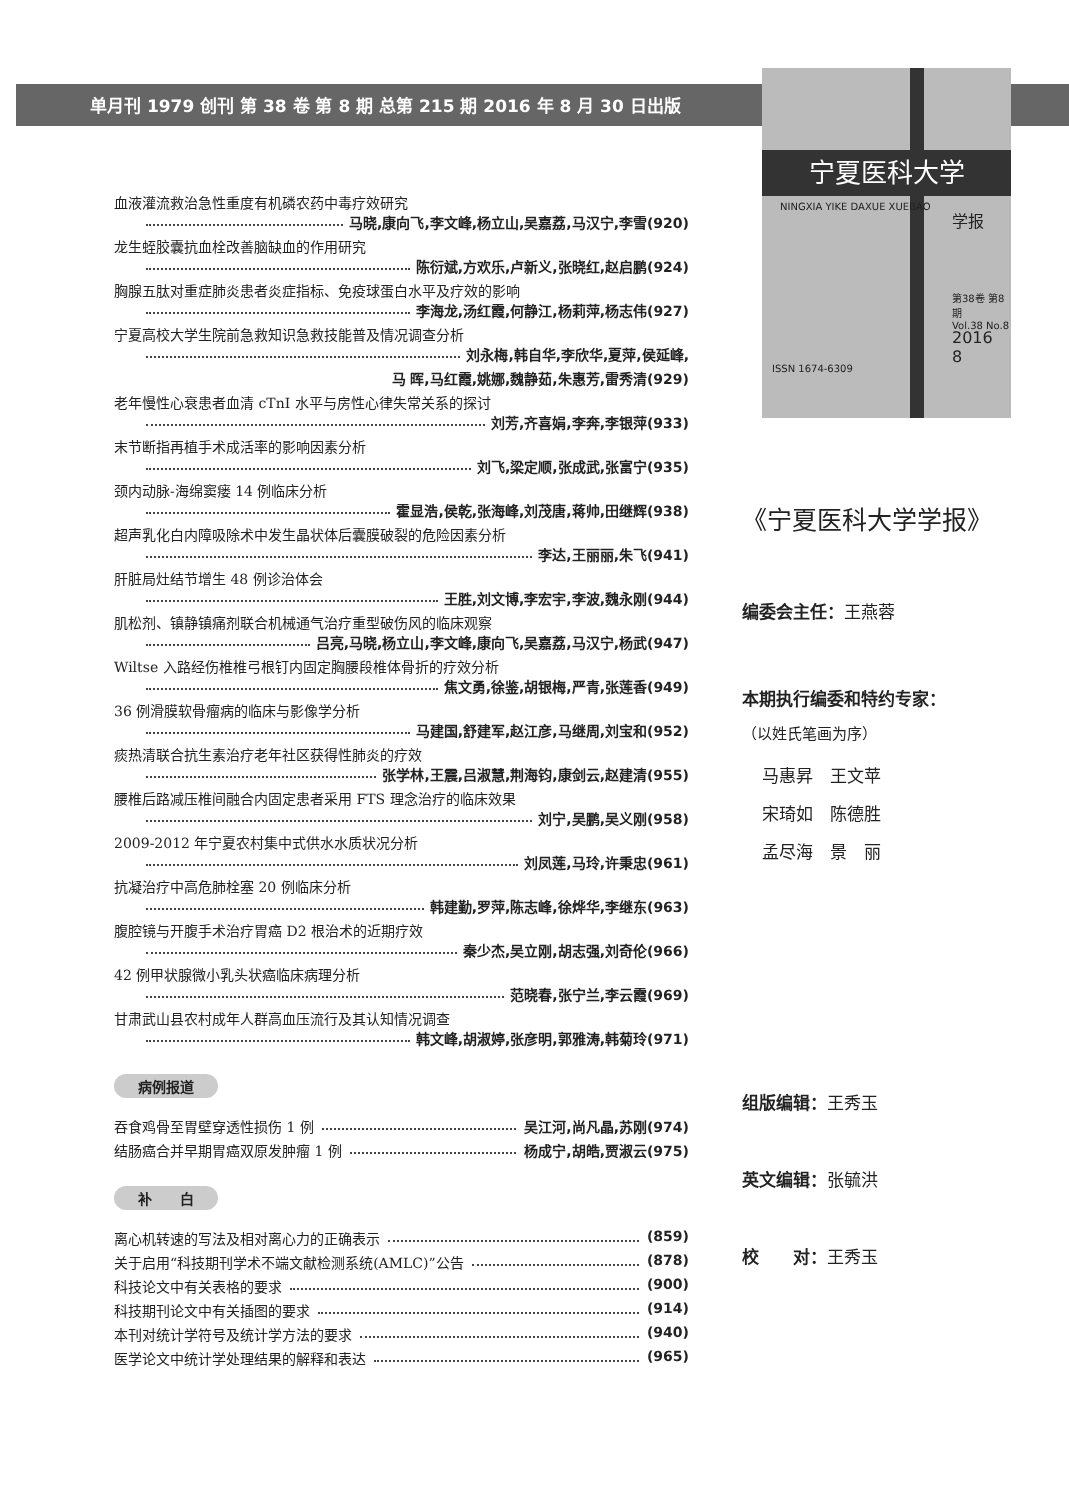单月刊 1979 创刊 第 38 卷 第 8 期 总第 215 期 2016 年 8 月 30 日出版
宁夏医科大学
NINGXIA YIKE DAXUE XUEBAO
学报
第38卷 第8期
Vol.38 No.8
2016
8
ISSN 1674-6309
血液灌流救治急性重度有机磷农药中毒疗效研究
马晓,康向飞,李文峰,杨立山,吴嘉荔,马汉宁,李雪(920)
龙生蛭胶囊抗血栓改善脑缺血的作用研究
陈衍斌,方欢乐,卢新义,张晓红,赵启鹏(924)
胸腺五肽对重症肺炎患者炎症指标、免疫球蛋白水平及疗效的影响
李海龙,汤红霞,何静江,杨莉萍,杨志伟(927)
宁夏高校大学生院前急救知识急救技能普及情况调查分析
刘永梅,韩自华,李欣华,夏萍,侯延峰,
马 晖,马红霞,姚娜,魏静茹,朱惠芳,雷秀清(929)
老年慢性心衰患者血清 cTnI 水平与房性心律失常关系的探讨
刘芳,齐喜娟,李奔,李银萍(933)
末节断指再植手术成活率的影响因素分析
刘飞,梁定顺,张成武,张富宁(935)
颈内动脉-海绵窦瘘 14 例临床分析
霍显浩,侯乾,张海峰,刘茂唐,蒋帅,田继辉(938)
超声乳化白内障吸除术中发生晶状体后囊膜破裂的危险因素分析
李达,王丽丽,朱飞(941)
肝脏局灶结节增生 48 例诊治体会
王胜,刘文博,李宏宇,李波,魏永刚(944)
肌松剂、镇静镇痛剂联合机械通气治疗重型破伤风的临床观察
吕亮,马晓,杨立山,李文峰,康向飞,吴嘉荔,马汉宁,杨武(947)
Wiltse 入路经伤椎椎弓根钉内固定胸腰段椎体骨折的疗效分析
焦文勇,徐鉴,胡银梅,严青,张莲香(949)
36 例滑膜软骨瘤病的临床与影像学分析
马建国,舒建军,赵江彦,马继周,刘宝和(952)
痰热清联合抗生素治疗老年社区获得性肺炎的疗效
张学林,王震,吕淑慧,荆海钧,康剑云,赵建清(955)
腰椎后路减压椎间融合内固定患者采用 FTS 理念治疗的临床效果
刘宁,吴鹏,吴义刚(958)
2009-2012 年宁夏农村集中式供水水质状况分析
刘凤莲,马玲,许秉忠(961)
抗凝治疗中高危肺栓塞 20 例临床分析
韩建勤,罗萍,陈志峰,徐烨华,李继东(963)
腹腔镜与开腹手术治疗胃癌 D2 根治术的近期疗效
秦少杰,吴立刚,胡志强,刘奇伦(966)
42 例甲状腺微小乳头状癌临床病理分析
范晓春,张宁兰,李云霞(969)
甘肃武山县农村成年人群高血压流行及其认知情况调查
韩文峰,胡淑婷,张彦明,郭雅涛,韩菊玲(971)
病例报道
吞食鸡骨至胃壁穿透性损伤 1 例 吴江河,尚凡晶,苏刚(974)
结肠癌合并早期胃癌双原发肿瘤 1 例 杨成宁,胡皓,贾淑云(975)
补　　白
离心机转速的写法及相对离心力的正确表示 (859)
关于启用“科技期刊学术不端文献检测系统(AMLC)”公告 (878)
科技论文中有关表格的要求 (900)
科技期刊论文中有关插图的要求 (914)
本刊对统计学符号及统计学方法的要求 (940)
医学论文中统计学处理结果的解释和表达 (965)
《宁夏医科大学学报》
编委会主任：王燕蓉
本期执行编委和特约专家：
（以姓氏笔画为序）
马惠昇　王文苹
宋琦如　陈德胜
孟尽海　景　丽
组版编辑：王秀玉
英文编辑：张毓洪
校　　对：王秀玉